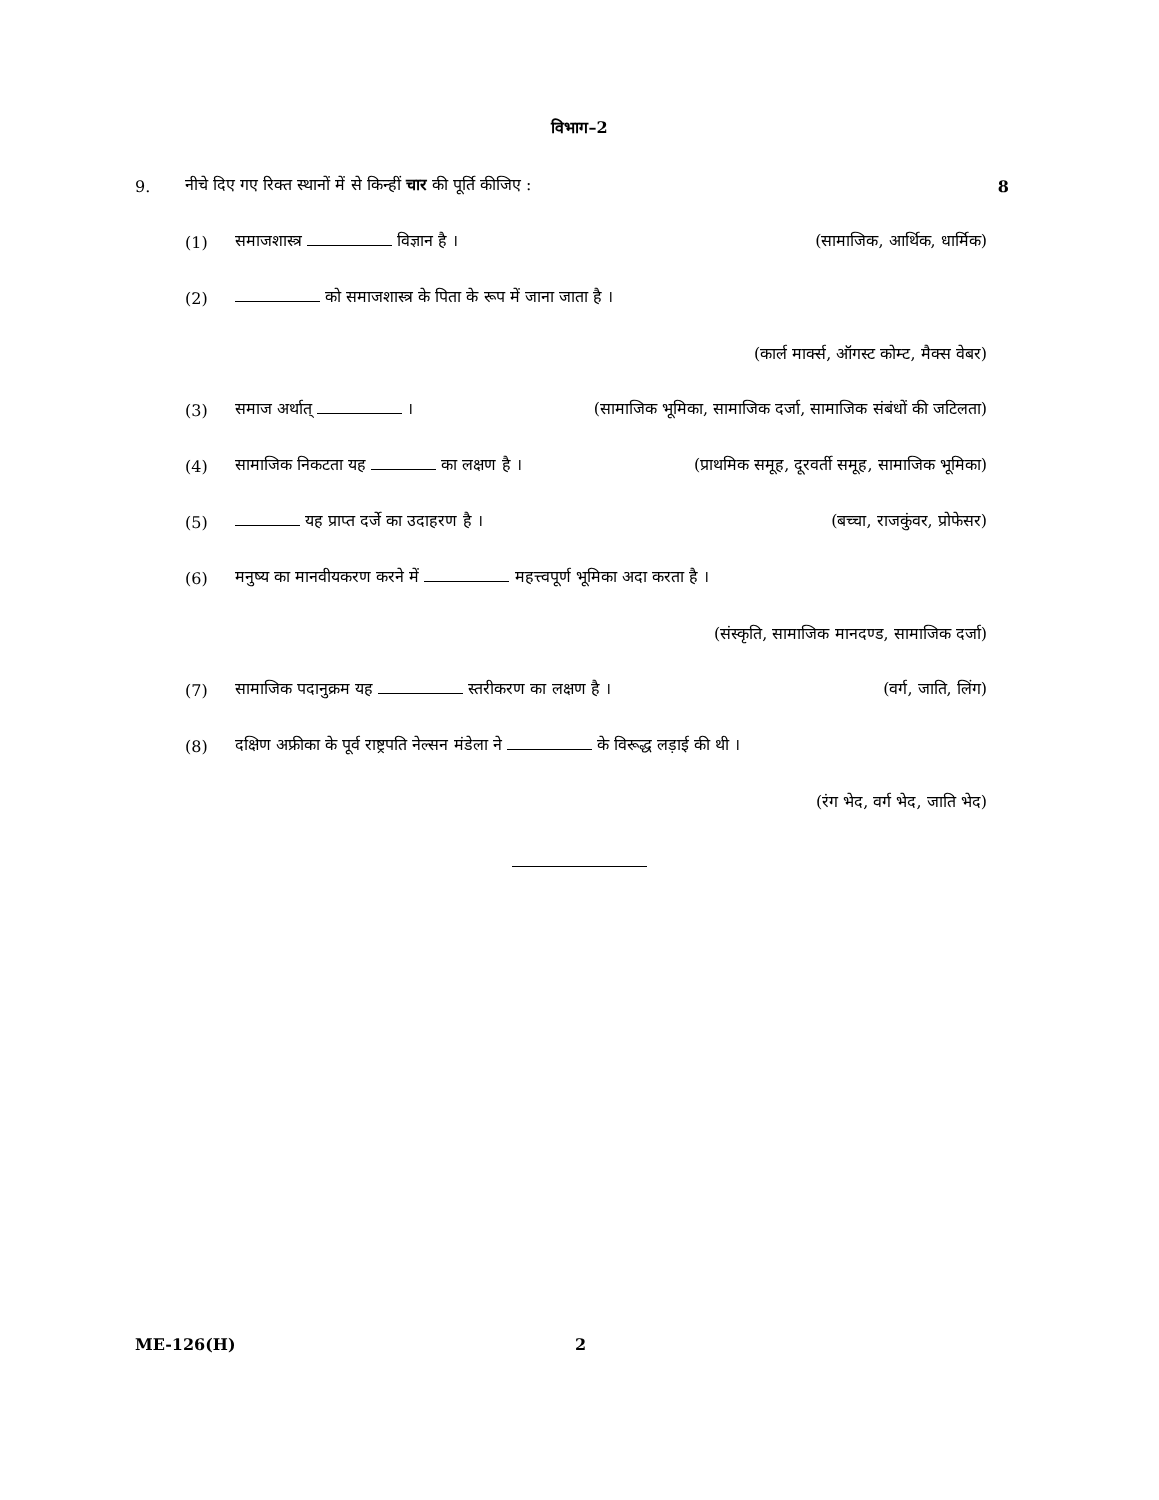विभाग–2
9. नीचे दिए गए रिक्त स्थानों में से किन्हीं चार की पूर्ति कीजिए : 8
(1) समाजशास्त्र विज्ञान है । (सामाजिक, आर्थिक, धार्मिक)
(2) को समाजशास्त्र के पिता के रूप में जाना जाता है ।
(कार्ल मार्क्स, ऑगस्ट कोम्ट, मैक्स वेबर)
(3) समाज अर्थात् । (सामाजिक भूमिका, सामाजिक दर्जा, सामाजिक संबंधों की जटिलता)
(4) सामाजिक निकटता यह का लक्षण है । (प्राथमिक समूह, दूरवर्ती समूह, सामाजिक भूमिका)
(5) यह प्राप्त दर्जे का उदाहरण है । (बच्चा, राजकुंवर, प्रोफेसर)
(6) मनुष्य का मानवीयकरण करने में महत्त्वपूर्ण भूमिका अदा करता है ।
(संस्कृति, सामाजिक मानदण्ड, सामाजिक दर्जा)
(7) सामाजिक पदानुक्रम यह स्तरीकरण का लक्षण है । (वर्ग, जाति, लिंग)
(8) दक्षिण अफ्रीका के पूर्व राष्ट्रपति नेल्सन मंडेला ने के विरूद्ध लड़ाई की थी ।
(रंग भेद, वर्ग भेद, जाति भेद)
ME-126(H) 2